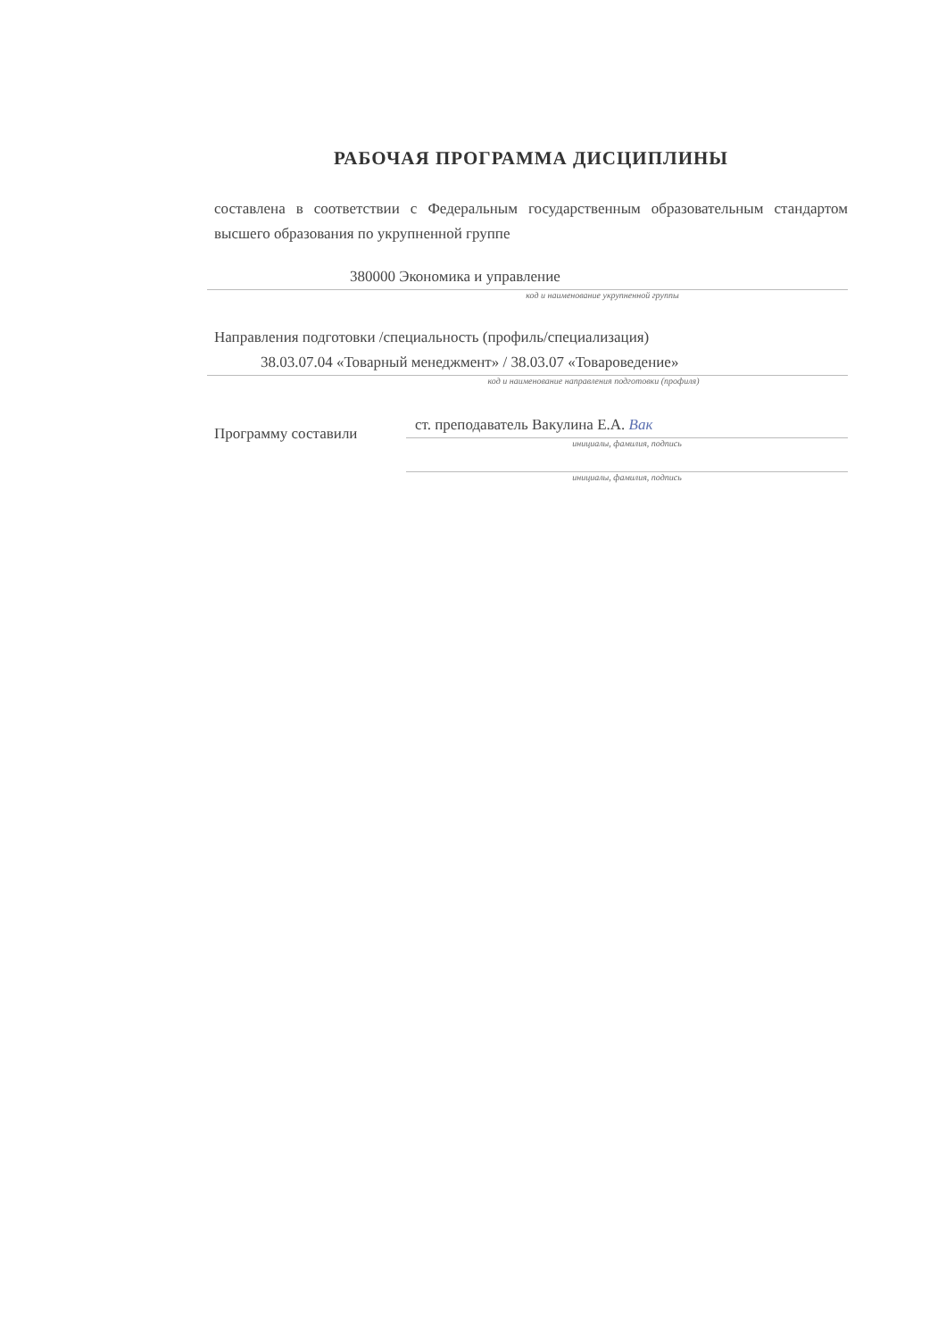РАБОЧАЯ ПРОГРАММА ДИСЦИПЛИНЫ
составлена в соответствии с Федеральным государственным образовательным стандартом высшего образования по укрупненной группе
380000 Экономика и управление
код и наименование укрупненной группы
Направления подготовки /специальность (профиль/специализация)
38.03.07.04 «Товарный менеджмент» / 38.03.07 «Товароведение»
код и наименование направления подготовки (профиля)
Программу составили
ст. преподаватель Вакулина Е.А. Вак
инициалы, фамилия, подпись
инициалы, фамилия, подпись